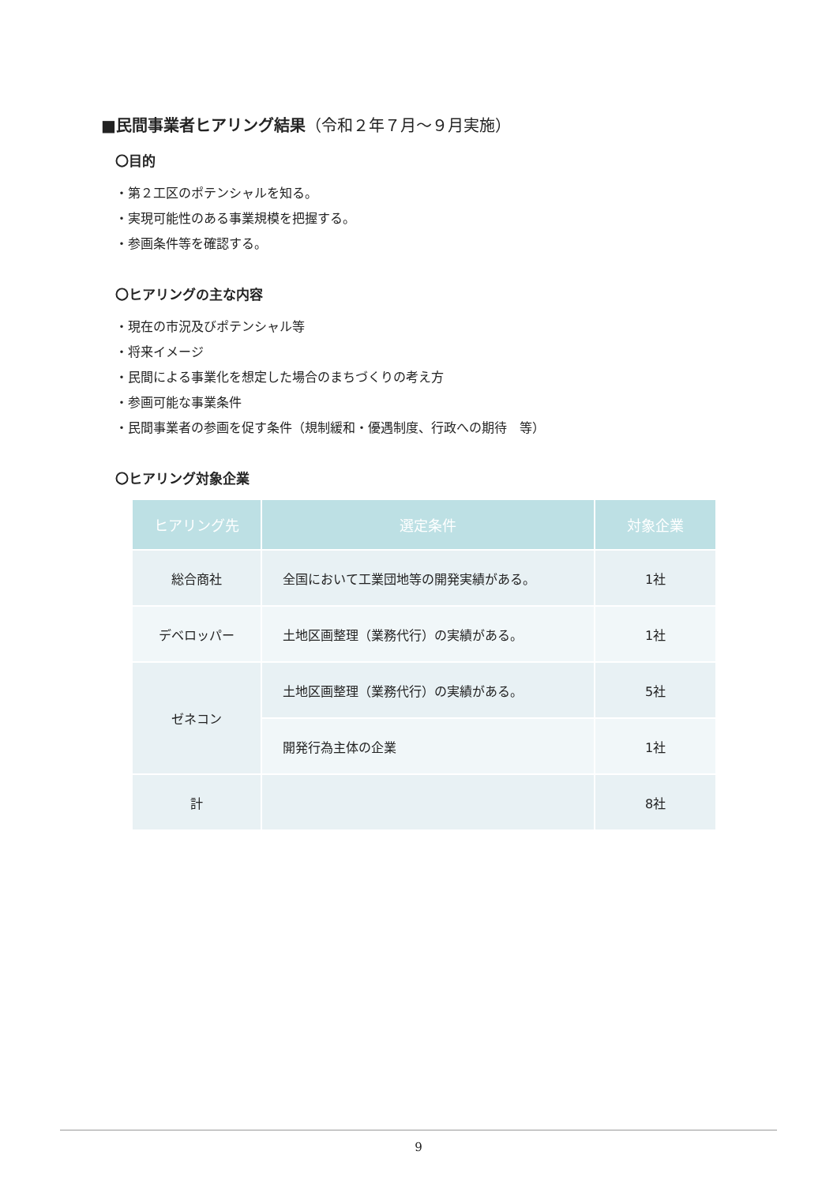■民間事業者ヒアリング結果（令和２年７月～９月実施）
〇目的
・第２工区のポテンシャルを知る。
・実現可能性のある事業規模を把握する。
・参画条件等を確認する。
〇ヒアリングの主な内容
・現在の市況及びポテンシャル等
・将来イメージ
・民間による事業化を想定した場合のまちづくりの考え方
・参画可能な事業条件
・民間事業者の参画を促す条件（規制緩和・優遇制度、行政への期待　等）
〇ヒアリング対象企業
| ヒアリング先 | 選定条件 | 対象企業 |
| --- | --- | --- |
| 総合商社 | 全国において工業団地等の開発実績がある。 | 1社 |
| デベロッパー | 土地区画整理（業務代行）の実績がある。 | 1社 |
| ゼネコン | 土地区画整理（業務代行）の実績がある。 | 5社 |
| | 開発行為主体の企業 | 1社 |
| 計 | | 8社 |
9